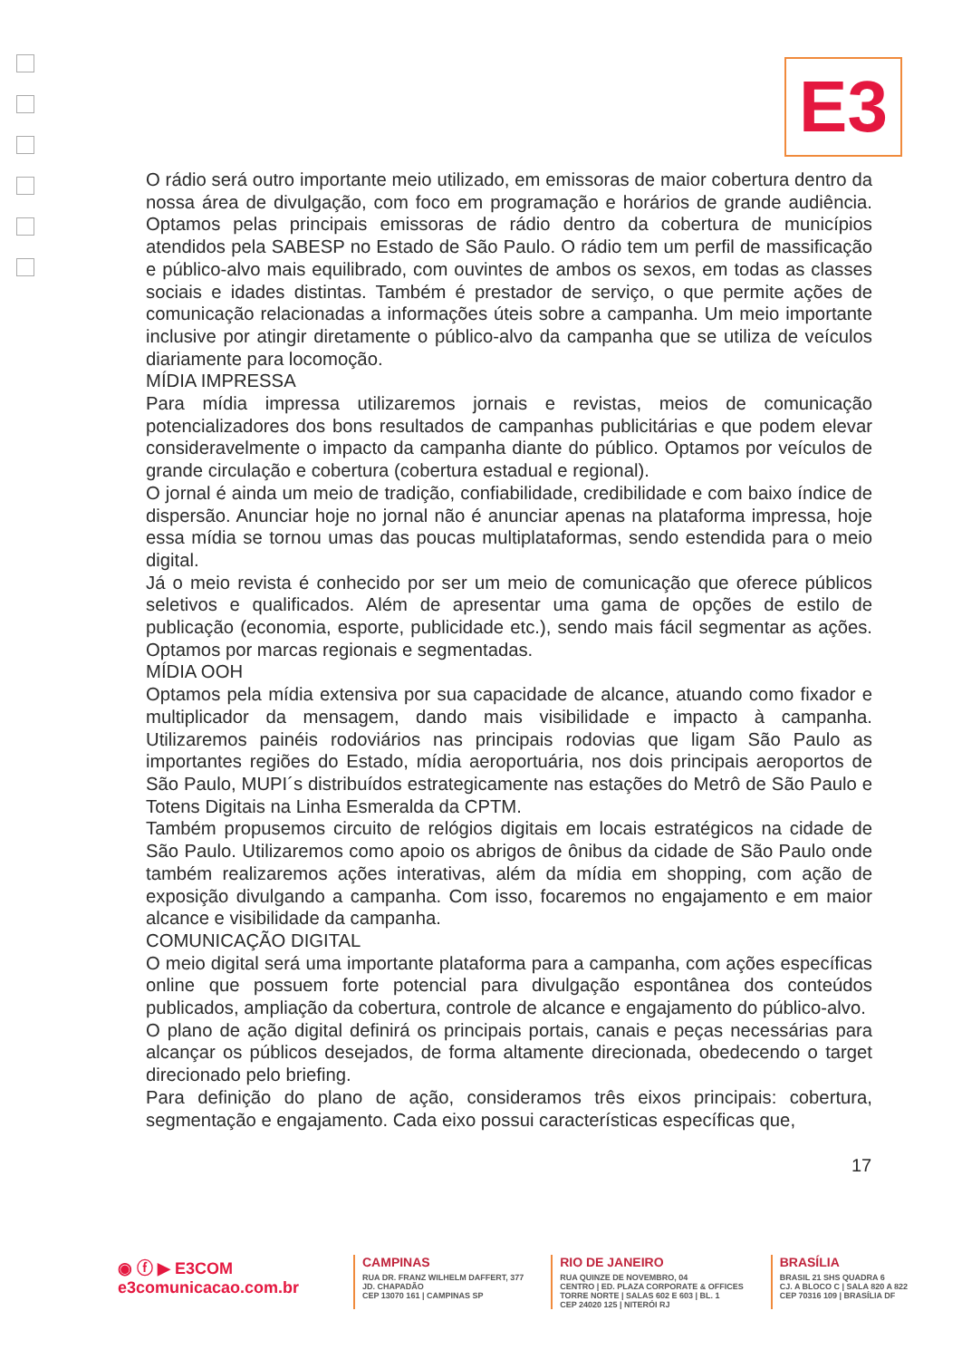E3
O rádio será outro importante meio utilizado, em emissoras de maior cobertura dentro da nossa área de divulgação, com foco em programação e horários de grande audiência. Optamos pelas principais emissoras de rádio dentro da cobertura de municípios atendidos pela SABESP no Estado de São Paulo. O rádio tem um perfil de massificação e público-alvo mais equilibrado, com ouvintes de ambos os sexos, em todas as classes sociais e idades distintas. Também é prestador de serviço, o que permite ações de comunicação relacionadas a informações úteis sobre a campanha. Um meio importante inclusive por atingir diretamente o público-alvo da campanha que se utiliza de veículos diariamente para locomoção.
MÍDIA IMPRESSA
Para mídia impressa utilizaremos jornais e revistas, meios de comunicação potencializadores dos bons resultados de campanhas publicitárias e que podem elevar consideravelmente o impacto da campanha diante do público. Optamos por veículos de grande circulação e cobertura (cobertura estadual e regional).
O jornal é ainda um meio de tradição, confiabilidade, credibilidade e com baixo índice de dispersão. Anunciar hoje no jornal não é anunciar apenas na plataforma impressa, hoje essa mídia se tornou umas das poucas multiplataformas, sendo estendida para o meio digital.
Já o meio revista é conhecido por ser um meio de comunicação que oferece públicos seletivos e qualificados. Além de apresentar uma gama de opções de estilo de publicação (economia, esporte, publicidade etc.), sendo mais fácil segmentar as ações. Optamos por marcas regionais e segmentadas.
MÍDIA OOH
Optamos pela mídia extensiva por sua capacidade de alcance, atuando como fixador e multiplicador da mensagem, dando mais visibilidade e impacto à campanha. Utilizaremos painéis rodoviários nas principais rodovias que ligam São Paulo as importantes regiões do Estado, mídia aeroportuária, nos dois principais aeroportos de São Paulo, MUPI´s distribuídos estrategicamente nas estações do Metrô de São Paulo e Totens Digitais na Linha Esmeralda da CPTM.
Também propusemos circuito de relógios digitais em locais estratégicos na cidade de São Paulo. Utilizaremos como apoio os abrigos de ônibus da cidade de São Paulo onde também realizaremos ações interativas, além da mídia em shopping, com ação de exposição divulgando a campanha. Com isso, focaremos no engajamento e em maior alcance e visibilidade da campanha.
COMUNICAÇÃO DIGITAL
O meio digital será uma importante plataforma para a campanha, com ações específicas online que possuem forte potencial para divulgação espontânea dos conteúdos publicados, ampliação da cobertura, controle de alcance e engajamento do público-alvo.
O plano de ação digital definirá os principais portais, canais e peças necessárias para alcançar os públicos desejados, de forma altamente direcionada, obedecendo o target direcionado pelo briefing.
Para definição do plano de ação, consideramos três eixos principais: cobertura, segmentação e engajamento. Cada eixo possui características específicas que,
17
◉ ⓕ ▶ E3COM
e3comunicacao.com.br
CAMPINAS
RUA DR. FRANZ WILHELM DAFFERT, 377
JD. CHAPADÃO
CEP 13070 161 | CAMPINAS SP
RIO DE JANEIRO
RUA QUINZE DE NOVEMBRO, 04
CENTRO | ED. PLAZA CORPORATE & OFFICES
TORRE NORTE | SALAS 602 E 603 | BL. 1
CEP 24020 125 | NITERÓI RJ
BRASÍLIA
BRASIL 21 SHS QUADRA 6
CJ. A BLOCO C | SALA 820 A 822
CEP 70316 109 | BRASÍLIA DF